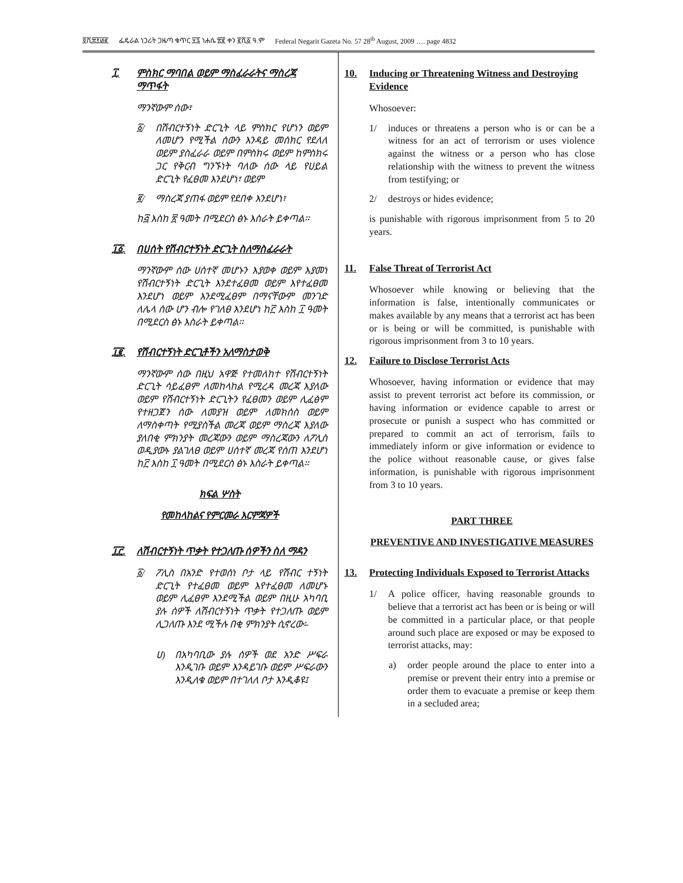፬ሺ፰፻፴፪ ፌዴራል ነጋሪት ጋዜጣ ቁጥር ፶፯ ነሐሴ ፳፪ ቀን ፪ሺ፩ ዓ.ም Federal Negarit Gazeta No. 57 28<sup>th</sup> August, 2009 …. page 4832
፲. ምስክር ማባበል ወይም ማስፈራራትና ማስረጃ ማጥፋት
ማንኛውም ሰው፣
፩/ በሽብርተኝነት ድርጊት ላይ ምስክር የሆነን ወይም ለመሆን የሚችል ሰውን እንዳይ መሰክር የደለለ ወይም ያስፈራራ ወይም በምስክሩ ወይም ከምስክሩ ጋር የቅርብ ግንኙነት ባለው ሰው ላይ የሀይል ድርጊት የፈፀመ እንደሆነ፣ ወይም
፪/ ማስረጃ ያጠፋ ወይም የደበቀ እንደሆነ፣
ከ፭ እስከ ፳ ዓመት በሚደርስ ፅኑ እስራት ይቀጣል፡፡
፲፩. በሀሰት የሽብርተኝነት ድርጊት ስለማስፈራራት
ማንኛውም ሰው ሀሰተኛ መሆኑን እያወቀ ወይም እያመነ የሽብርተኝነት ድርጊት እንደተፈፀመ ወይም እየተፈፀመ እንደሆነ ወይም እንደሚፈፀም በማናቸውም መንገድ ለሌላ ሰው ሆን ብሎ የገለፀ እንደሆነ ከ፫ እስከ ፲ ዓመት በሚደርስ ፅኑ እስራት ይቀጣል፡፡
፲፪. የሽብርተኝነት ድርጊቶችን አለማስታወቅ
ማንኛውም ሰው በዚህ አዋጅ የተመለከተ የሽብርተኝነት ድርጊት ሳይፈፀም ለመከላከል የሚረዳ መረጃ እያለው ወይም የሽብርተኝነት ድርጊትን የፈፀመን ወይም ሊፈፅም የተዘጋጀን ሰው ለመያዝ ወይም ለመክሰስ ወይም ለማስቀጣት የሚያስችል መረጃ ወይም ማስረጃ እያለው ያለበቂ ምክንያት መረጃውን ወይም ማስረጃውን ለፖሊስ ወዲያውኑ ያልገለፀ ወይም ሀሰተኛ መረጃ የሰጠ እንደሆነ ከ፫ እስከ ፲ ዓመት በሚደርስ ፅኑ እስራት ይቀጣል፡፡
ክፍል ሦስት
የመከላከልና የምርመራ እርምጃዎች
፲፫. ለሽብርተኝነት ጥቃት የተጋለጡ ሰዎችን ስለ ማዳን
፩/ ፖሊስ በአንድ የተወሰነ ቦታ ላይ የሽብር ተኝነት ድርጊት የተፈፀመ ወይም እየተፈፀመ ለመሆኑ ወይም ሊፈፀም እንደሚችል ወይም በዚሁ አካባቢ ያሉ ሰዎች ለሽብርተኝነት ጥቃት የተጋለጡ ወይም ሊጋለጡ እንደ ሚችሉ በቂ ምክንያት ሲኖረው፡-
ሀ) በአካባቢው ያሉ ሰዎች ወደ አንድ ሥፍራ እንዲገቡ ወይም እንዳይገቡ ወይም ሥፍራውን እንዲለቁ ወይም በተገለለ ቦታ እንዲቆዩ፤
10. Inducing or Threatening Witness and Destroying Evidence
Whosoever:
1/ induces or threatens a person who is or can be a witness for an act of terrorism or uses violence against the witness or a person who has close relationship with the witness to prevent the witness from testifying; or
2/ destroys or hides evidence;
is punishable with rigorous imprisonment from 5 to 20 years.
11. False Threat of Terrorist Act
Whosoever while knowing or believing that the information is false, intentionally communicates or makes available by any means that a terrorist act has been or is being or will be committed, is punishable with rigorous imprisonment from 3 to 10 years.
12. Failure to Disclose Terrorist Acts
Whosoever, having information or evidence that may assist to prevent terrorist act before its commission, or having information or evidence capable to arrest or prosecute or punish a suspect who has committed or prepared to commit an act of terrorism, fails to immediately inform or give information or evidence to the police without reasonable cause, or gives false information, is punishable with rigorous imprisonment from 3 to 10 years.
PART THREE
PREVENTIVE AND INVESTIGATIVE MEASURES
13. Protecting Individuals Exposed to Terrorist Attacks
1/ A police officer, having reasonable grounds to believe that a terrorist act has been or is being or will be committed in a particular place, or that people around such place are exposed or may be exposed to terrorist attacks, may:
a) order people around the place to enter into a premise or prevent their entry into a premise or order them to evacuate a premise or keep them in a secluded area;